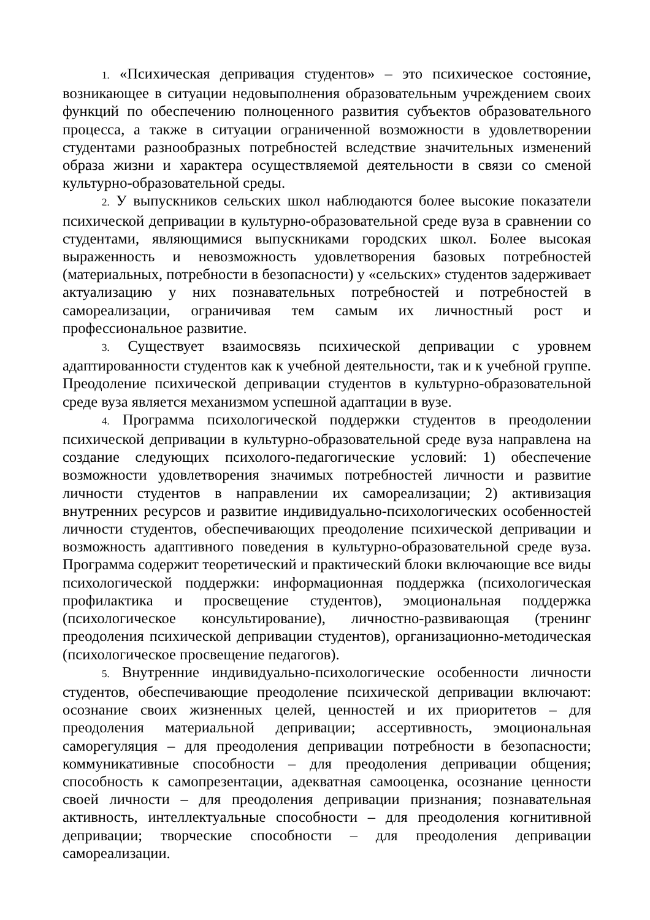1. «Психическая депривация студентов» – это психическое состояние, возникающее в ситуации недовыполнения образовательным учреждением своих функций по обеспечению полноценного развития субъектов образовательного процесса, а также в ситуации ограниченной возможности в удовлетворении студентами разнообразных потребностей вследствие значительных изменений образа жизни и характера осуществляемой деятельности в связи со сменой культурно-образовательной среды.
2. У выпускников сельских школ наблюдаются более высокие показатели психической депривации в культурно-образовательной среде вуза в сравнении со студентами, являющимися выпускниками городских школ. Более высокая выраженность и невозможность удовлетворения базовых потребностей (материальных, потребности в безопасности) у «сельских» студентов задерживает актуализацию у них познавательных потребностей и потребностей в самореализации, ограничивая тем самым их личностный рост и профессиональное развитие.
3. Существует взаимосвязь психической депривации с уровнем адаптированности студентов как к учебной деятельности, так и к учебной группе. Преодоление психической депривации студентов в культурно-образовательной среде вуза является механизмом успешной адаптации в вузе.
4. Программа психологической поддержки студентов в преодолении психической депривации в культурно-образовательной среде вуза направлена на создание следующих психолого-педагогические условий: 1) обеспечение возможности удовлетворения значимых потребностей личности и развитие личности студентов в направлении их самореализации; 2) активизация внутренних ресурсов и развитие индивидуально-психологических особенностей личности студентов, обеспечивающих преодоление психической депривации и возможность адаптивного поведения в культурно-образовательной среде вуза. Программа содержит теоретический и практический блоки включающие все виды психологической поддержки: информационная поддержка (психологическая профилактика и просвещение студентов), эмоциональная поддержка (психологическое консультирование), личностно-развивающая (тренинг преодоления психической депривации студентов), организационно-методическая (психологическое просвещение педагогов).
5. Внутренние индивидуально-психологические особенности личности студентов, обеспечивающие преодоление психической депривации включают: осознание своих жизненных целей, ценностей и их приоритетов – для преодоления материальной депривации; ассертивность, эмоциональная саморегуляция – для преодоления депривации потребности в безопасности; коммуникативные способности – для преодоления депривации общения; способность к самопрезентации, адекватная самооценка, осознание ценности своей личности – для преодоления депривации признания; познавательная активность, интеллектуальные способности – для преодоления когнитивной депривации; творческие способности – для преодоления депривации самореализации.